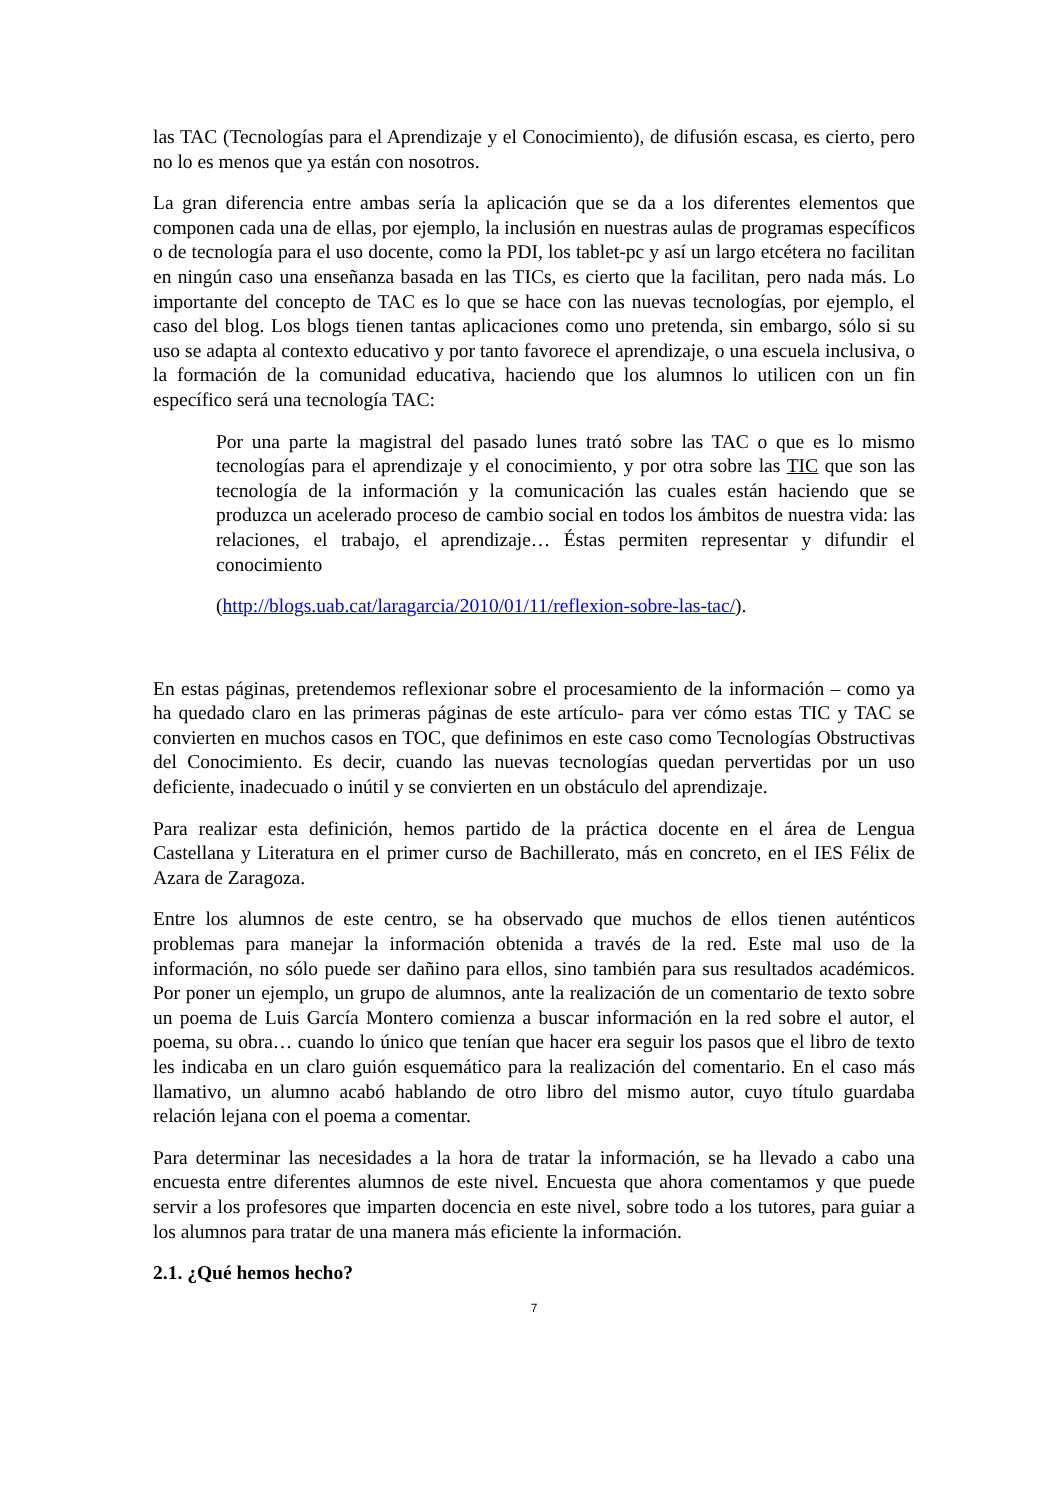las TAC (Tecnologías para el Aprendizaje y el Conocimiento), de difusión escasa, es cierto, pero no lo es menos que ya están con nosotros.
La gran diferencia entre ambas sería la aplicación que se da a los diferentes elementos que componen cada una de ellas, por ejemplo, la inclusión en nuestras aulas de programas específicos o de tecnología para el uso docente, como la PDI, los tablet-pc y así un largo etcétera no facilitan en ningún caso una enseñanza basada en las TICs, es cierto que la facilitan, pero nada más. Lo importante del concepto de TAC es lo que se hace con las nuevas tecnologías, por ejemplo, el caso del blog. Los blogs tienen tantas aplicaciones como uno pretenda, sin embargo, sólo si su uso se adapta al contexto educativo y por tanto favorece el aprendizaje, o una escuela inclusiva, o la formación de la comunidad educativa, haciendo que los alumnos lo utilicen con un fin específico será una tecnología TAC:
Por una parte la magistral del pasado lunes trató sobre las TAC o que es lo mismo tecnologías para el aprendizaje y el conocimiento, y por otra sobre las TIC que son las tecnología de la información y la comunicación las cuales están haciendo que se produzca un acelerado proceso de cambio social en todos los ámbitos de nuestra vida: las relaciones, el trabajo, el aprendizaje… Éstas permiten representar y difundir el conocimiento
(http://blogs.uab.cat/laragarcia/2010/01/11/reflexion-sobre-las-tac/).
En estas páginas, pretendemos reflexionar sobre el procesamiento de la información – como ya ha quedado claro en las primeras páginas de este artículo- para ver cómo estas TIC y TAC se convierten en muchos casos en TOC, que definimos en este caso como Tecnologías Obstructivas del Conocimiento. Es decir, cuando las nuevas tecnologías quedan pervertidas por un uso deficiente, inadecuado o inútil y se convierten en un obstáculo del aprendizaje.
Para realizar esta definición, hemos partido de la práctica docente en el área de Lengua Castellana y Literatura en el primer curso de Bachillerato, más en concreto, en el IES Félix de Azara de Zaragoza.
Entre los alumnos de este centro, se ha observado que muchos de ellos tienen auténticos problemas para manejar la información obtenida a través de la red. Este mal uso de la información, no sólo puede ser dañino para ellos, sino también para sus resultados académicos. Por poner un ejemplo, un grupo de alumnos, ante la realización de un comentario de texto sobre un poema de Luis García Montero comienza a buscar información en la red sobre el autor, el poema, su obra… cuando lo único que tenían que hacer era seguir los pasos que el libro de texto les indicaba en un claro guión esquemático para la realización del comentario. En el caso más llamativo, un alumno acabó hablando de otro libro del mismo autor, cuyo título guardaba relación lejana con el poema a comentar.
Para determinar las necesidades a la hora de tratar la información, se ha llevado a cabo una encuesta entre diferentes alumnos de este nivel. Encuesta que ahora comentamos y que puede servir a los profesores que imparten docencia en este nivel, sobre todo a los tutores, para guiar a los alumnos para tratar de una manera más eficiente la información.
2.1. ¿Qué hemos hecho?
7